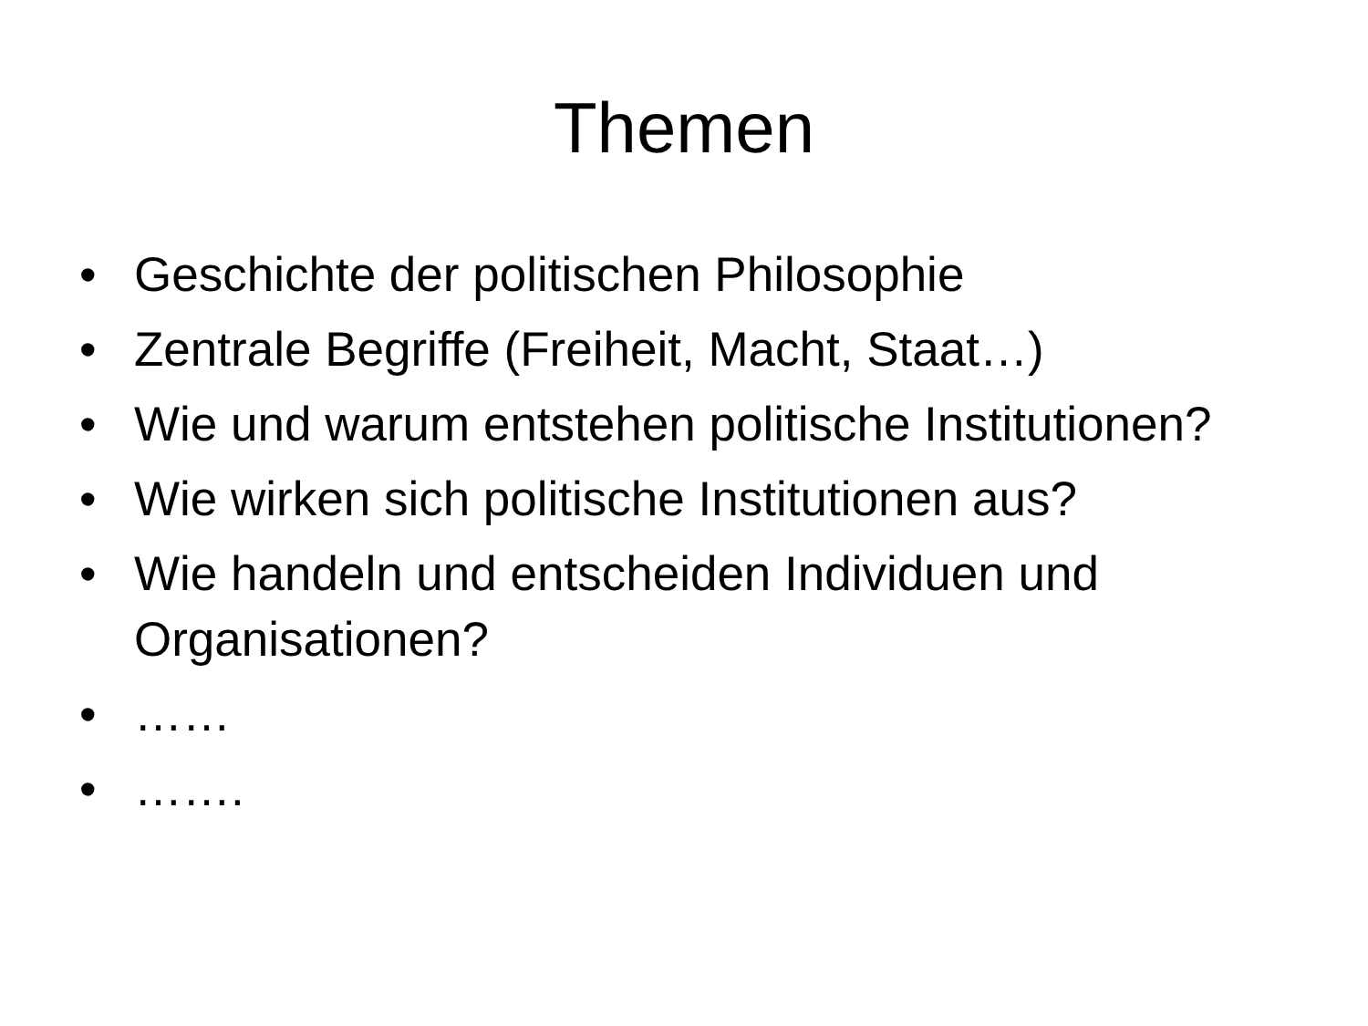Themen
• Geschichte der politischen Philosophie
• Zentrale Begriffe (Freiheit, Macht, Staat…)
• Wie und warum entstehen politische Institutionen?
• Wie wirken sich politische Institutionen aus?
• Wie handeln und entscheiden Individuen und Organisationen?
• ……
• …….